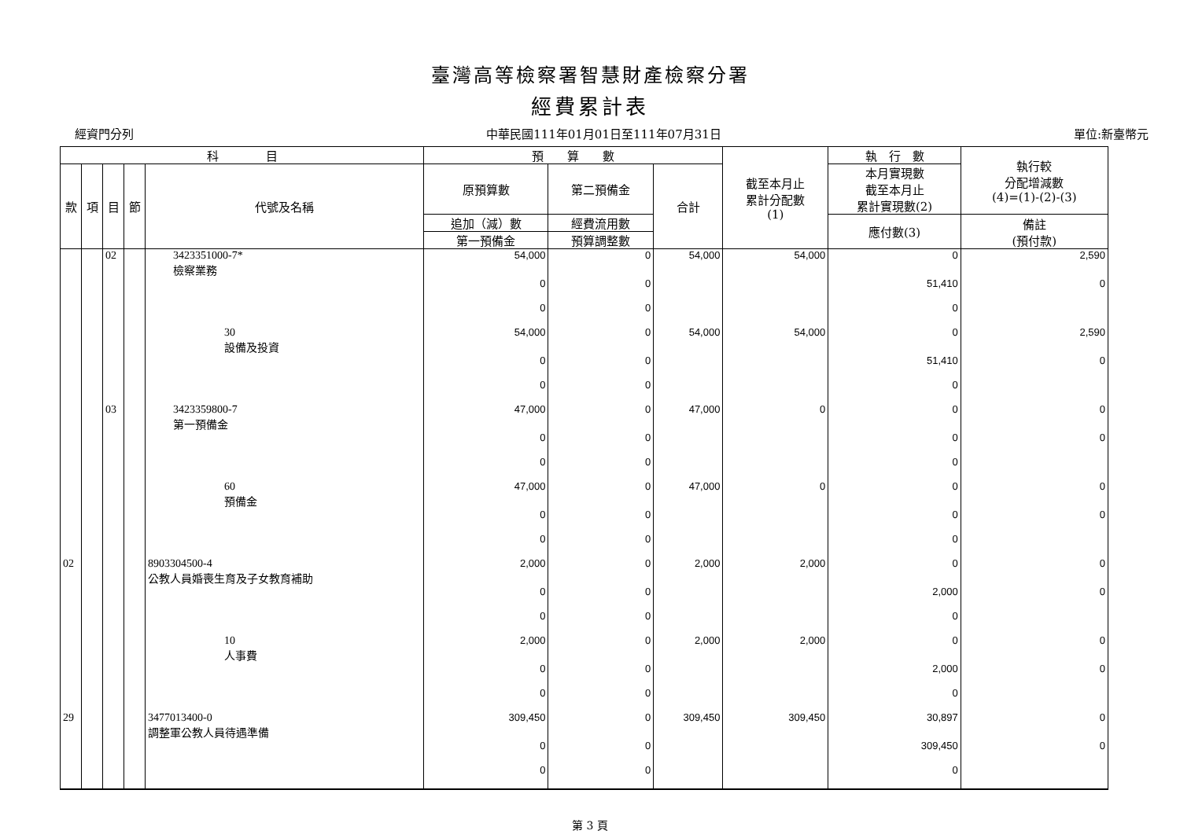臺灣高等檢察署智慧財產檢察分署
經費累計表
經資門分列 中華民國111年01月01日至111年07月31日 單位:新臺幣元
| 科 目 | | | | | 預 算 數 | | | 截至本月止 累計分配數 (1) | 執 行 數 | 執行較 分配增減數 (4)=(1)-(2)-(3) |
| --- | --- | --- | --- | --- | --- | --- | --- | --- | --- | --- |
| 款 | 項 | 目 | 節 | 代號及名稱 | 原預算數 | 第二預備金 | 合計 | | 本月實現數 截至本月止 累計實現數(2) | |
| | | | | | 追加（減）數 | 經費流用數 | | | 應付數(3) | 備註 (預付款) |
| | | | | | 第一預備金 | 預算調整數 | | | | |
| | | 02 | | 3423351000-7* 檢察業務 | 54,000 | 0 | 54,000 | 54,000 | 0 | 2,590 |
| | | | | | 0 | 0 | | | 51,410 | 0 |
| | | | | | 0 | 0 | | | 0 | |
| | | | | 30 設備及投資 | 54,000 | 0 | 54,000 | 54,000 | 0 | 2,590 |
| | | | | | 0 | 0 | | | 51,410 | 0 |
| | | | | | 0 | 0 | | | 0 | |
| | | 03 | | 3423359800-7 第一預備金 | 47,000 | 0 | 47,000 | 0 | 0 | 0 |
| | | | | | 0 | 0 | | | 0 | 0 |
| | | | | | 0 | 0 | | | 0 | |
| | | | | 60 預備金 | 47,000 | 0 | 47,000 | 0 | 0 | 0 |
| | | | | | 0 | 0 | | | 0 | 0 |
| | | | | | 0 | 0 | | | 0 | |
| 02 | | | | 8903304500-4 公教人員婚喪生育及子女教育補助 | 2,000 | 0 | 2,000 | 2,000 | 0 | 0 |
| | | | | | 0 | 0 | | | 2,000 | 0 |
| | | | | | 0 | 0 | | | 0 | |
| | | | | 10 人事費 | 2,000 | 0 | 2,000 | 2,000 | 0 | 0 |
| | | | | | 0 | 0 | | | 2,000 | 0 |
| | | | | | 0 | 0 | | | 0 | |
| 29 | | | | 3477013400-0 調整軍公教人員待遇準備 | 309,450 | 0 | 309,450 | 309,450 | 30,897 | 0 |
| | | | | | 0 | 0 | | | 309,450 | 0 |
| | | | | | 0 | 0 | | | 0 | |
第 3 頁